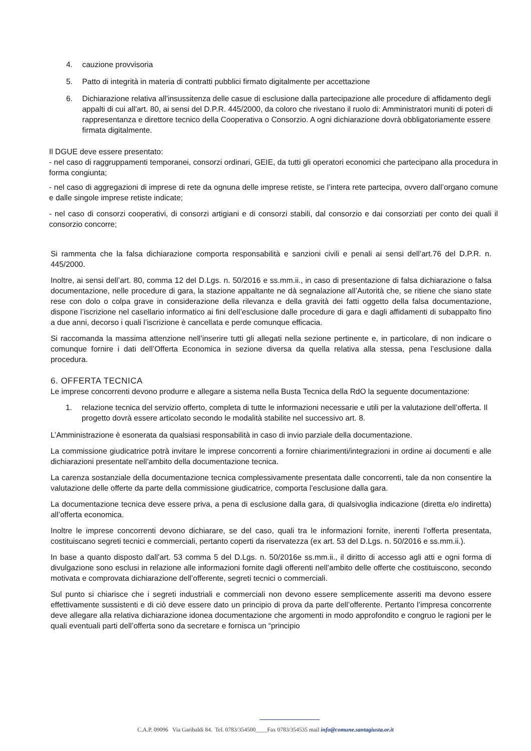4. cauzione provvisoria
5. Patto di integrità in materia di contratti pubblici firmato digitalmente per accettazione
6. Dichiarazione relativa all'insussitenza delle casue di esclusione dalla partecipazione alle procedure di affidamento degli appalti di cui all'art. 80, ai sensi del D.P.R. 445/2000, da coloro che rivestano il ruolo di: Amministratori muniti di poteri di rappresentanza e direttore tecnico della Cooperativa o Consorzio. A ogni dichiarazione dovrà obbligatoriamente essere firmata digitalmente.
Il DGUE deve essere presentato:
- nel caso di raggruppamenti temporanei, consorzi ordinari, GEIE, da tutti gli operatori economici che partecipano alla procedura in forma congiunta;
- nel caso di aggregazioni di imprese di rete da ognuna delle imprese retiste, se l’intera rete partecipa, ovvero dall’organo comune e dalle singole imprese retiste indicate;
- nel caso di consorzi cooperativi, di consorzi artigiani e di consorzi stabili, dal consorzio e dai consorziati per conto dei quali il consorzio concorre;
Si rammenta che la falsa dichiarazione comporta responsabilità e sanzioni civili e penali ai sensi dell’art.76 del D.P.R. n. 445/2000.
Inoltre, ai sensi dell’art. 80, comma 12 del D.Lgs. n. 50/2016 e ss.mm.ii., in caso di presentazione di falsa dichiarazione o falsa documentazione, nelle procedure di gara, la stazione appaltante ne dà segnalazione all’Autorità che, se ritiene che siano state rese con dolo o colpa grave in considerazione della rilevanza e della gravità dei fatti oggetto della falsa documentazione, dispone l’iscrizione nel casellario informatico ai fini dell’esclusione dalle procedure di gara e dagli affidamenti di subappalto fino a due anni, decorso i quali l’iscrizione è cancellata e perde comunque efficacia.
Si raccomanda la massima attenzione nell’inserire tutti gli allegati nella sezione pertinente e, in particolare, di non indicare o comunque fornire i dati dell’Offerta Economica in sezione diversa da quella relativa alla stessa, pena l’esclusione dalla procedura.
6. OFFERTA TECNICA
Le imprese concorrenti devono produrre e allegare a sistema nella Busta Tecnica della RdO la seguente documentazione:
1. relazione tecnica del servizio offerto, completa di tutte le informazioni necessarie e utili per la valutazione dell’offerta. Il progetto dovrà essere articolato secondo le modalità stabilite nel successivo art. 8.
L’Amministrazione è esonerata da qualsiasi responsabilità in caso di invio parziale della documentazione.
La commissione giudicatrice potrà invitare le imprese concorrenti a fornire chiarimenti/integrazioni in ordine ai documenti e alle dichiarazioni presentate nell’ambito della documentazione tecnica.
La carenza sostanziale della documentazione tecnica complessivamente presentata dalle concorrenti, tale da non consentire la valutazione delle offerte da parte della commissione giudicatrice, comporta l’esclusione dalla gara.
La documentazione tecnica deve essere priva, a pena di esclusione dalla gara, di qualsivoglia indicazione (diretta e/o indiretta) all’offerta economica.
Inoltre le imprese concorrenti devono dichiarare, se del caso, quali tra le informazioni fornite, inerenti l’offerta presentata, costituiscano segreti tecnici e commerciali, pertanto coperti da riservatezza (ex art. 53 del D.Lgs. n. 50/2016 e ss.mm.ii.).
In base a quanto disposto dall’art. 53 comma 5 del D.Lgs. n. 50/2016e ss.mm.ii., il diritto di accesso agli atti e ogni forma di divulgazione sono esclusi in relazione alle informazioni fornite dagli offerenti nell’ambito delle offerte che costituiscono, secondo motivata e comprovata dichiarazione dell’offerente, segreti tecnici o commerciali.
Sul punto si chiarisce che i segreti industriali e commerciali non devono essere semplicemente asseriti ma devono essere effettivamente sussistenti e di ciò deve essere dato un principio di prova da parte dell’offerente. Pertanto l’impresa concorrente deve allegare alla relativa dichiarazione idonea documentazione che argomenti in modo approfondito e congruo le ragioni per le quali eventuali parti dell’offerta sono da secretare e fornisca un “principio
C.A.P. 09096 Via Garibaldi 84. Tel. 0783/354500____Fax 0783/354535 mail info@comune.santagiusta.or.it